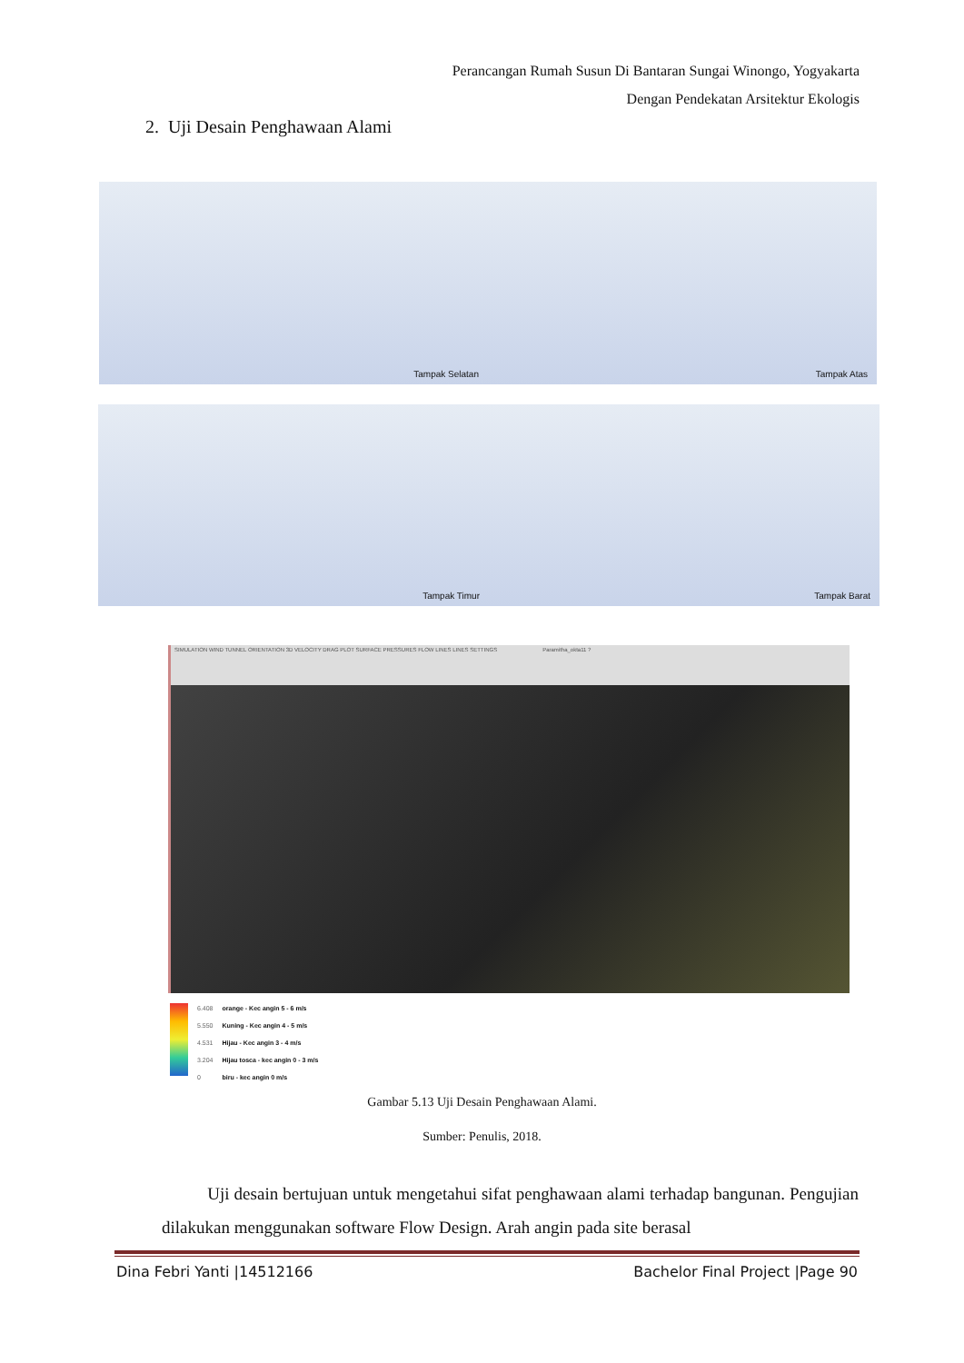Perancangan Rumah Susun Di Bantaran Sungai Winongo, Yogyakarta
Dengan Pendekatan Arsitektur Ekologis
2. Uji Desain Penghawaan Alami
Tampak Selatan Tampak Atas
Tampak Timur Tampak Barat
SIMULATION WIND TUNNEL ORIENTATION 3D VELOCITY DRAG PLOT SURFACE PRESSURES FLOW LINES LINES SETTINGS Paramitha_okta11 ?
6.408
5.550
4.531
3.204
0
orange - Kec angin 5 - 6 m/s
Kuning - Kec angin 4 - 5 m/s
Hijau - Kec angin 3 - 4 m/s
Hijau tosca - kec angin 0 - 3 m/s
biru - kec angin 0 m/s
Gambar 5.13 Uji Desain Penghawaan Alami.
Sumber: Penulis, 2018.
Uji desain bertujuan untuk mengetahui sifat penghawaan alami terhadap bangunan. Pengujian dilakukan menggunakan software Flow Design. Arah angin pada site berasal
Dina Febri Yanti |14512166 Bachelor Final Project |Page 90